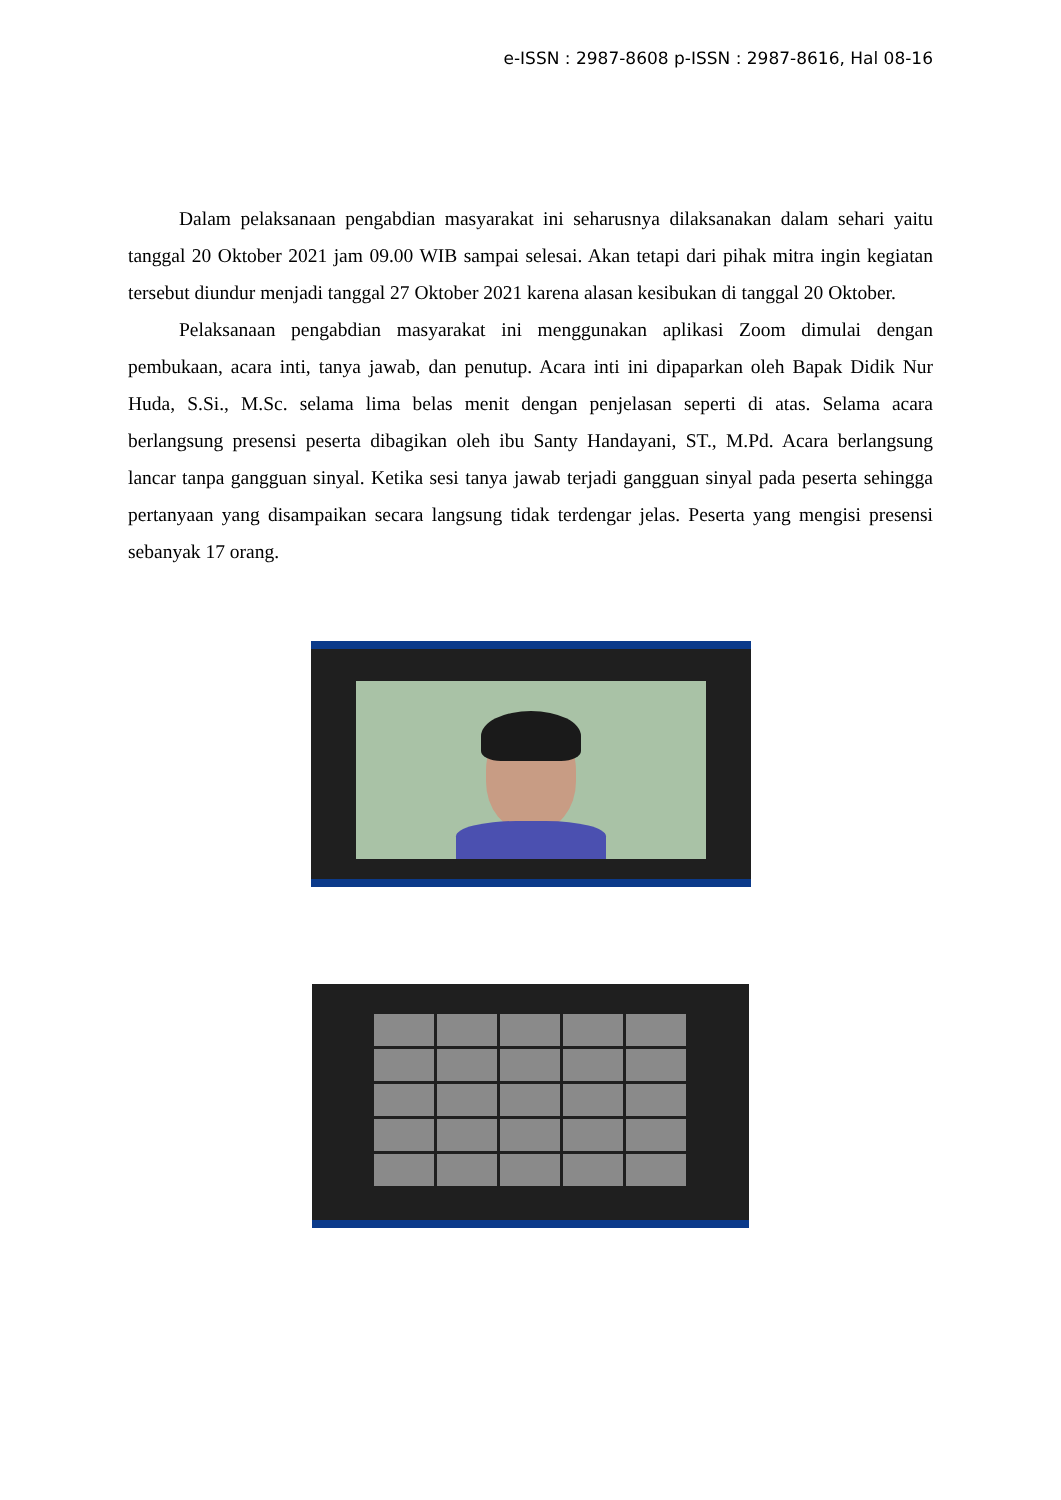e-ISSN : 2987-8608 p-ISSN : 2987-8616, Hal 08-16
Dalam pelaksanaan pengabdian masyarakat ini seharusnya dilaksanakan dalam sehari yaitu tanggal 20 Oktober 2021 jam 09.00 WIB sampai selesai. Akan tetapi dari pihak mitra ingin kegiatan tersebut diundur menjadi tanggal 27 Oktober 2021 karena alasan kesibukan di tanggal 20 Oktober.
Pelaksanaan pengabdian masyarakat ini menggunakan aplikasi Zoom dimulai dengan pembukaan, acara inti, tanya jawab, dan penutup. Acara inti ini dipaparkan oleh Bapak Didik Nur Huda, S.Si., M.Sc. selama lima belas menit dengan penjelasan seperti di atas. Selama acara berlangsung presensi peserta dibagikan oleh ibu Santy Handayani, ST., M.Pd. Acara berlangsung lancar tanpa gangguan sinyal. Ketika sesi tanya jawab terjadi gangguan sinyal pada peserta sehingga pertanyaan yang disampaikan secara langsung tidak terdengar jelas. Peserta yang mengisi presensi sebanyak 17 orang.